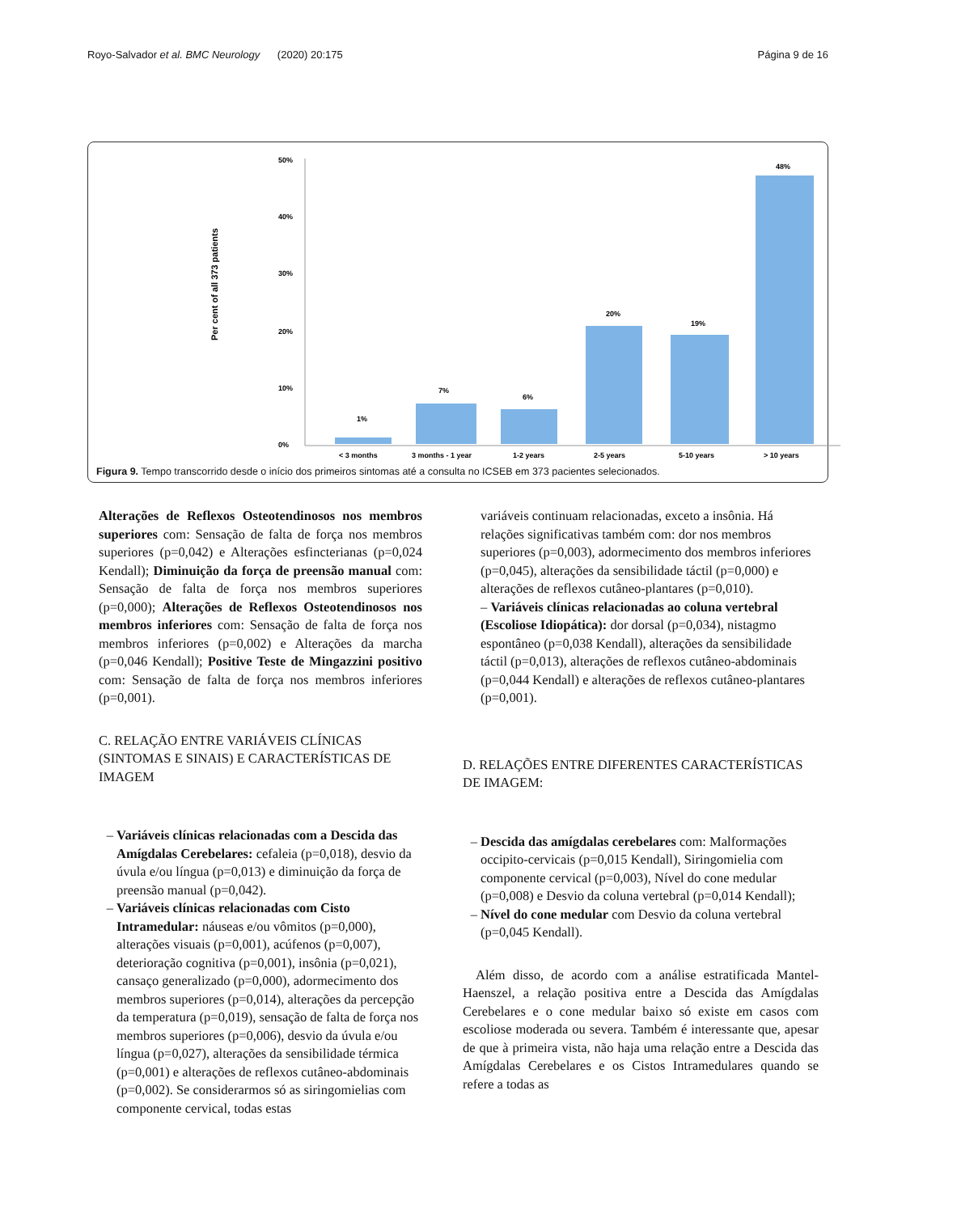Royo-Salvador et al. BMC Neurology (2020) 20:175 Página 9 de 16
Per cent of all 373 patients
50%
40%
30%
20%
10%
0%
1%
7%
6%
20%
19%
48%
< 3 months
3 months - 1 year
1-2 years
2-5 years
5-10 years
> 10 years
Figura 9. Tempo transcorrido desde o início dos primeiros sintomas até a consulta no ICSEB em 373 pacientes selecionados.
Alterações de Reflexos Osteotendinosos nos membros superiores com: Sensação de falta de força nos membros superiores (p=0,042) e Alterações esfincterianas (p=0,024 Kendall); Diminuição da força de preensão manual com: Sensação de falta de força nos membros superiores (p=0,000); Alterações de Reflexos Osteotendinosos nos membros inferiores com: Sensação de falta de força nos membros inferiores (p=0,002) e Alterações da marcha (p=0,046 Kendall); Positive Teste de Mingazzini positivo com: Sensação de falta de força nos membros inferiores (p=0,001).
C. RELAÇÃO ENTRE VARIÁVEIS CLÍNICAS (SINTOMAS E SINAIS) E CARACTERÍSTICAS DE IMAGEM
Variáveis clínicas relacionadas com a Descida das Amígdalas Cerebelares: cefaleia (p=0,018), desvio da úvula e/ou língua (p=0,013) e diminuição da força de preensão manual (p=0,042).
Variáveis clínicas relacionadas com Cisto Intramedular: náuseas e/ou vômitos (p=0,000), alterações visuais (p=0,001), acúfenos (p=0,007), deterioração cognitiva (p=0,001), insônia (p=0,021), cansaço generalizado (p=0,000), adormecimento dos membros superiores (p=0,014), alterações da percepção da temperatura (p=0,019), sensação de falta de força nos membros superiores (p=0,006), desvio da úvula e/ou língua (p=0,027), alterações da sensibilidade térmica (p=0,001) e alterações de reflexos cutâneo-abdominais (p=0,002). Se considerarmos só as siringomielias com componente cervical, todas estas
variáveis continuam relacionadas, exceto a insônia. Há relações significativas também com: dor nos membros superiores (p=0,003), adormecimento dos membros inferiores (p=0,045), alterações da sensibilidade táctil (p=0,000) e alterações de reflexos cutâneo-plantares (p=0,010).
– Variáveis clínicas relacionadas ao coluna vertebral (Escoliose Idiopática): dor dorsal (p=0,034), nistagmo espontâneo (p=0,038 Kendall), alterações da sensibilidade táctil (p=0,013), alterações de reflexos cutâneo-abdominais (p=0,044 Kendall) e alterações de reflexos cutâneo-plantares (p=0,001).
D. RELAÇÕES ENTRE DIFERENTES CARACTERÍSTICAS DE IMAGEM:
Descida das amígdalas cerebelares com: Malformações occipito-cervicais (p=0,015 Kendall), Siringomielia com componente cervical (p=0,003), Nível do cone medular (p=0,008) e Desvio da coluna vertebral (p=0,014 Kendall);
Nível do cone medular com Desvio da coluna vertebral (p=0,045 Kendall).
Além disso, de acordo com a análise estratificada Mantel-Haenszel, a relação positiva entre a Descida das Amígdalas Cerebelares e o cone medular baixo só existe em casos com escoliose moderada ou severa. Também é interessante que, apesar de que à primeira vista, não haja uma relação entre a Descida das Amígdalas Cerebelares e os Cistos Intramedulares quando se refere a todas as